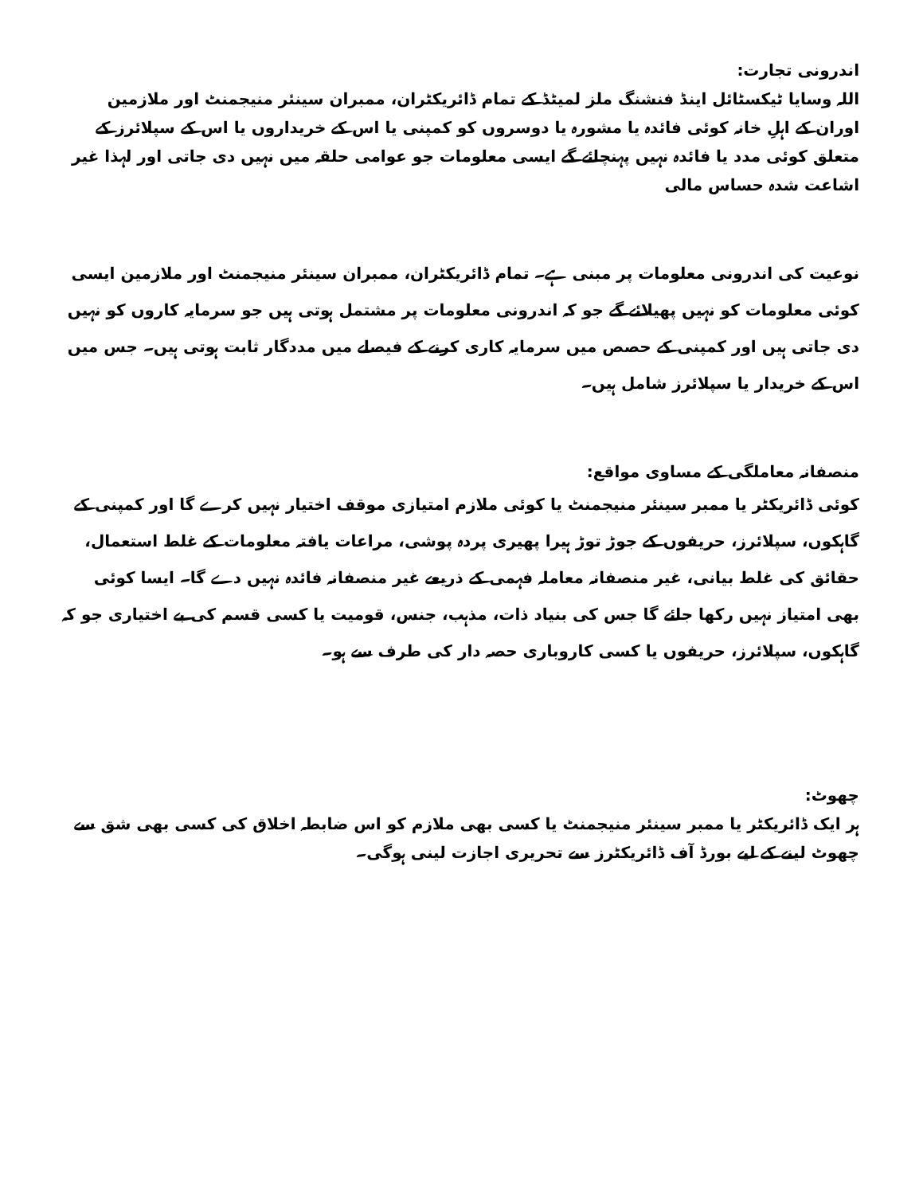اندرونی تجارت:
اللہ وسایا ٹیکسٹائل اینڈ فنشنگ ملز لمیٹڈ کے تمام ڈائریکٹران، ممبران سینئر منیجمنٹ اور ملازمین اوران کے اہلِ خانہ کوئی فائدہ یا مشورہ یا دوسروں کو کمپنی یا اس کے خریداروں یا اس کے سپلائرز کے متعلق کوئی مدد یا فائدہ نہیں پہنچائے گے ایسی معلومات جو عوامی حلقہ میں نہیں دی جاتی اور لہذا غیر اشاعت شدہ حساس مالی
نوعیت کی اندرونی معلومات پر مبنی ہے۔ تمام ڈائریکٹران، ممبران سینئر منیجمنٹ اور ملازمین ایسی کوئی معلومات کو نہیں پھیلائے گے جو کہ اندرونی معلومات پر مشتمل ہوتی ہیں جو سرمایہ کاروں کو نہیں دی جاتی ہیں اور کمپنی کے حصص میں سرمایہ کاری کرنے کے فیصلے میں مددگار ثابت ہوتی ہیں۔ جس میں اس کے خریدار یا سپلائرز شامل ہیں۔
منصفانہ معاملگی کے مساوی مواقع:
کوئی ڈائریکٹر یا ممبر سینئر منیجمنٹ یا کوئی ملازم امتیازی موقف اختیار نہیں کرے گا اور کمپنی کے گاہکوں، سپلائرز، حریفوں کے جوڑ توڑ ہیرا پھیری پردہ پوشی، مراعات یافتہ معلومات کے غلط استعمال، حقائق کی غلط بیانی، غیر منصفانہ معاملہ فہمی کے ذریعے غیر منصفانہ فائدہ نہیں دے گا۔ ایسا کوئی بھی امتیاز نہیں رکھا جائے گا جس کی بنیاد ذات، مذہب، جنس، قومیت یا کسی قسم کی بے اختیاری جو کہ گاہکوں، سپلائرز، حریفوں یا کسی کاروباری حصہ دار کی طرف سے ہو۔
چھوٹ:
ہر ایک ڈائریکٹر یا ممبر سینئر منیجمنٹ یا کسی بھی ملازم کو اس ضابطہ اخلاق کی کسی بھی شق سے چھوٹ لینے کے لیے بورڈ آف ڈائریکٹرز سے تحریری اجازت لینی ہوگی۔